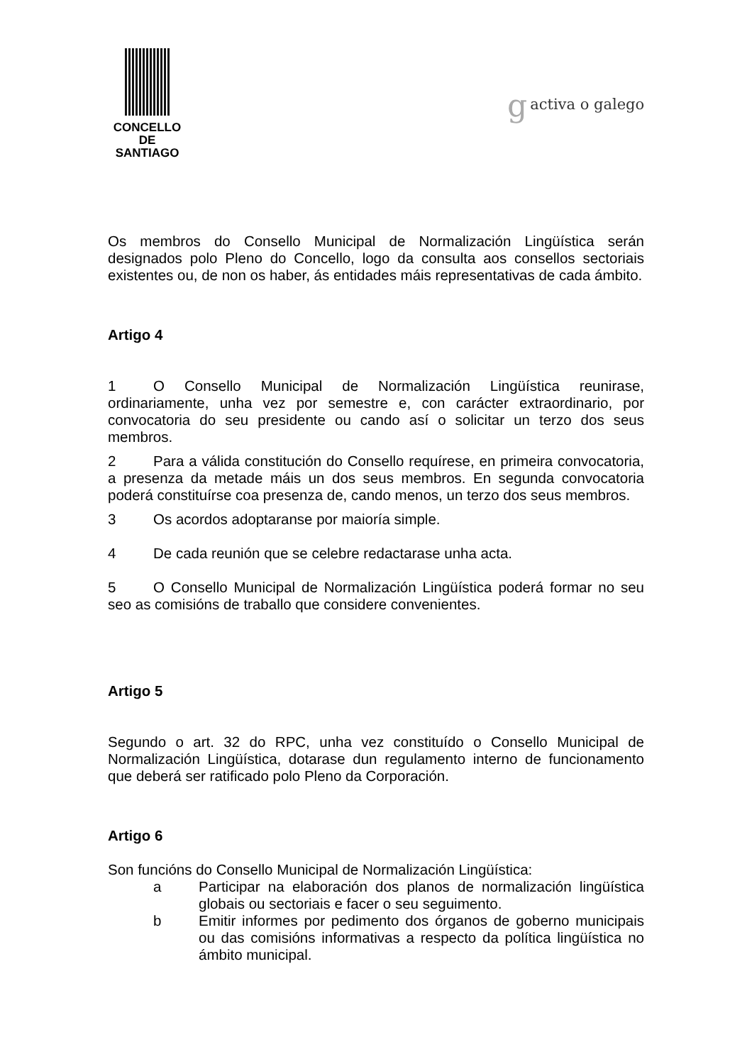CONCELLO DE
SANTIAGO
gactiva o galego
Os membros do Consello Municipal de Normalización Lingüística serán designados polo Pleno do Concello, logo da consulta aos consellos sectoriais existentes ou, de non os haber, ás entidades máis representativas de cada ámbito.
Artigo 4
1 O Consello Municipal de Normalización Lingüística reunirase, ordinariamente, unha vez por semestre e, con carácter extraordinario, por convocatoria do seu presidente ou cando así o solicitar un terzo dos seus membros.
2 Para a válida constitución do Consello requírese, en primeira convocatoria, a presenza da metade máis un dos seus membros. En segunda convocatoria poderá constituírse coa presenza de, cando menos, un terzo dos seus membros.
3 Os acordos adoptaranse por maioría simple.
4 De cada reunión que se celebre redactarase unha acta.
5 O Consello Municipal de Normalización Lingüística poderá formar no seu seo as comisións de traballo que considere convenientes.
Artigo 5
Segundo o art. 32 do RPC, unha vez constituído o Consello Municipal de Normalización Lingüística, dotarase dun regulamento interno de funcionamento que deberá ser ratificado polo Pleno da Corporación.
Artigo 6
Son funcións do Consello Municipal de Normalización Lingüística:
a Participar na elaboración dos planos de normalización lingüística globais ou sectoriais e facer o seu seguimento.
b Emitir informes por pedimento dos órganos de goberno municipais ou das comisións informativas a respecto da política lingüística no ámbito municipal.